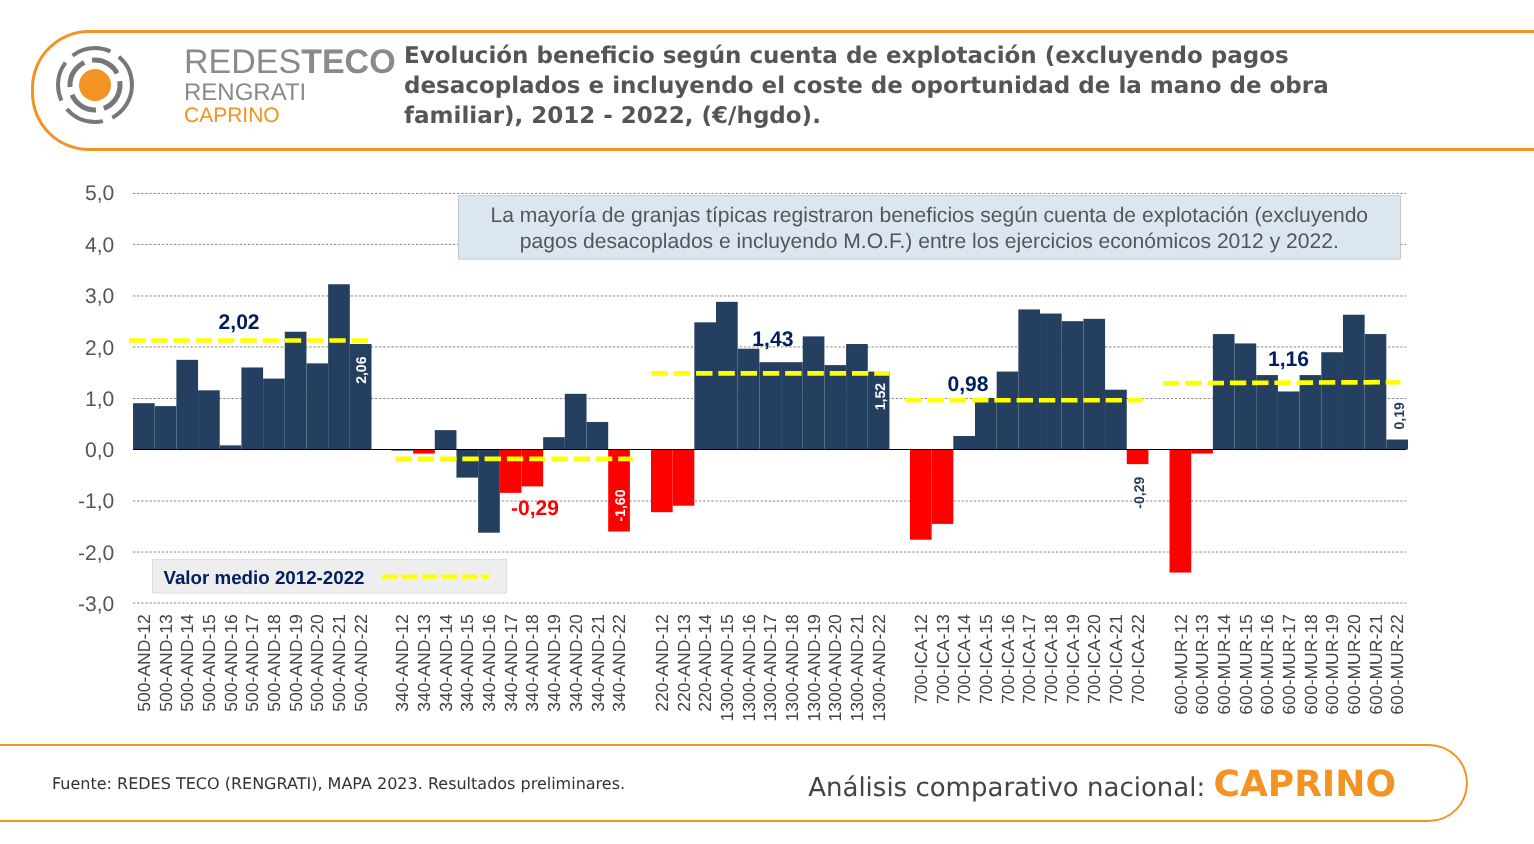REDESTECO
RENGRATI
CAPRINO
Evolución beneficio según cuenta de explotación (excluyendo pagos desacoplados e incluyendo el coste de oportunidad de la mano de obra familiar), 2012 - 2022, (€/hgdo).
5,0
4,0
3,0
2,0
1,0
0,0
-1,0
-2,0
-3,0
La mayoría de granjas típicas registraron beneficios según cuenta de explotación (excluyendo
pagos desacoplados e incluyendo M.O.F.) entre los ejercicios económicos 2012 y 2022.
2,02
1,43
0,98
1,16
-0,29
2,06
1,52
-1,60
-0,29
0,19
Valor medio 2012-2022
500-AND-12
500-AND-13
500-AND-14
500-AND-15
500-AND-16
500-AND-17
500-AND-18
500-AND-19
500-AND-20
500-AND-21
500-AND-22
340-AND-12
340-AND-13
340-AND-14
340-AND-15
340-AND-16
340-AND-17
340-AND-18
340-AND-19
340-AND-20
340-AND-21
340-AND-22
220-AND-12
220-AND-13
220-AND-14
1300-AND-15
1300-AND-16
1300-AND-17
1300-AND-18
1300-AND-19
1300-AND-20
1300-AND-21
1300-AND-22
700-ICA-12
700-ICA-13
700-ICA-14
700-ICA-15
700-ICA-16
700-ICA-17
700-ICA-18
700-ICA-19
700-ICA-20
700-ICA-21
700-ICA-22
600-MUR-12
600-MUR-13
600-MUR-14
600-MUR-15
600-MUR-16
600-MUR-17
600-MUR-18
600-MUR-19
600-MUR-20
600-MUR-21
600-MUR-22
Fuente: REDES TECO (RENGRATI), MAPA 2023. Resultados preliminares.
Análisis comparativo nacional: CAPRINO